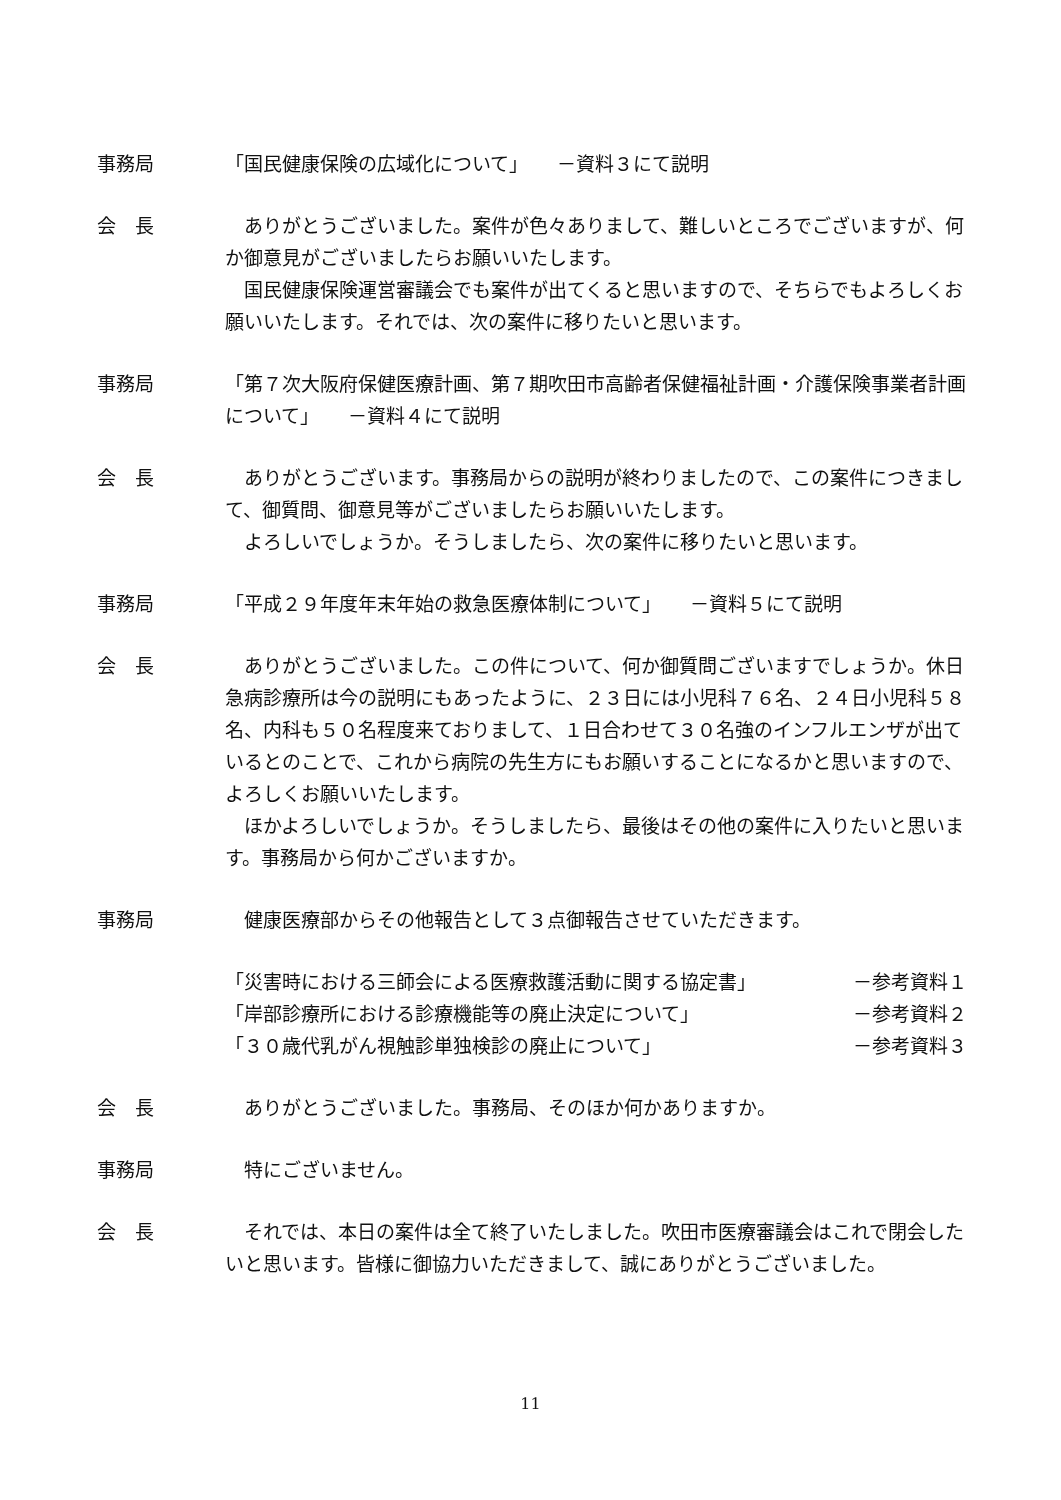事務局 「国民健康保険の広域化について」　　－資料３にて説明
会　長 　ありがとうございました。案件が色々ありまして、難しいところでございますが、何か御意見がございましたらお願いいたします。
　国民健康保険運営審議会でも案件が出てくると思いますので、そちらでもよろしくお願いいたします。それでは、次の案件に移りたいと思います。
事務局 「第７次大阪府保健医療計画、第７期吹田市高齢者保健福祉計画・介護保険事業者計画について」　　－資料４にて説明
会　長 　ありがとうございます。事務局からの説明が終わりましたので、この案件につきまして、御質問、御意見等がございましたらお願いいたします。
　よろしいでしょうか。そうしましたら、次の案件に移りたいと思います。
事務局 「平成２９年度年末年始の救急医療体制について」　　－資料５にて説明
会　長 　ありがとうございました。この件について、何か御質問ございますでしょうか。休日急病診療所は今の説明にもあったように、２３日には小児科７６名、２４日小児科５８名、内科も５０名程度来ておりまして、１日合わせて３０名強のインフルエンザが出ているとのことで、これから病院の先生方にもお願いすることになるかと思いますので、よろしくお願いいたします。
　ほかよろしいでしょうか。そうしましたら、最後はその他の案件に入りたいと思います。事務局から何かございますか。
事務局 　健康医療部からその他報告として３点御報告させていただきます。
「災害時における三師会による医療救護活動に関する協定書」 －参考資料１
「岸部診療所における診療機能等の廃止決定について」 －参考資料２
「３０歳代乳がん視触診単独検診の廃止について」 －参考資料３
会　長 　ありがとうございました。事務局、そのほか何かありますか。
事務局 　特にございません。
会　長 　それでは、本日の案件は全て終了いたしました。吹田市医療審議会はこれで閉会したいと思います。皆様に御協力いただきまして、誠にありがとうございました。
11